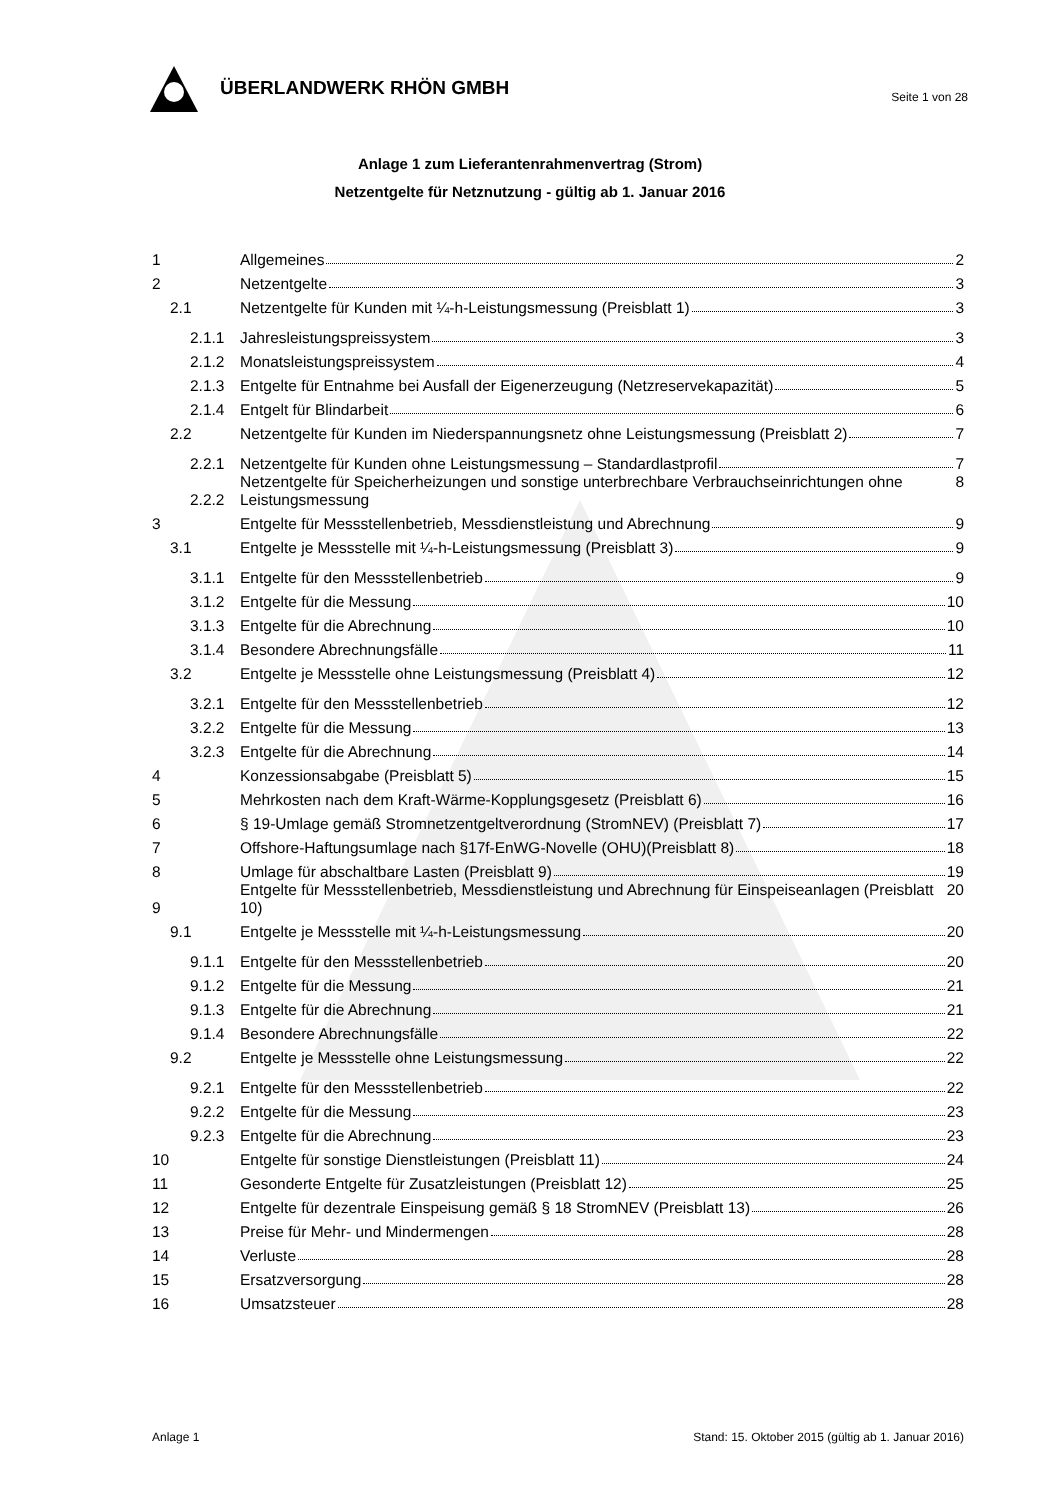ÜBERLANDWERK RHÖN GMBH
Seite 1 von 28
Anlage 1 zum Lieferantenrahmenvertrag (Strom)
Netzentgelte für Netznutzung - gültig ab 1. Januar 2016
1
Allgemeines 2
2
Netzentgelte 3
2.1
Netzentgelte für Kunden mit ¼-h-Leistungsmessung (Preisblatt 1) 3
2.1.1
Jahresleistungspreissystem 3
2.1.2
Monatsleistungspreissystem 4
2.1.3
Entgelte für Entnahme bei Ausfall der Eigenerzeugung (Netzreservekapazität) 5
2.1.4
Entgelt für Blindarbeit 6
2.2
Netzentgelte für Kunden im Niederspannungsnetz ohne Leistungsmessung (Preisblatt 2) 7
2.2.1
Netzentgelte für Kunden ohne Leistungsmessung – Standardlastprofil 7
2.2.2
Netzentgelte für Speicherheizungen und sonstige unterbrechbare Verbrauchseinrichtungen ohne Leistungsmessung 8
3
Entgelte für Messstellenbetrieb, Messdienstleistung und Abrechnung 9
3.1
Entgelte je Messstelle mit ¼-h-Leistungsmessung (Preisblatt 3) 9
3.1.1
Entgelte für den Messstellenbetrieb 9
3.1.2
Entgelte für die Messung 10
3.1.3
Entgelte für die Abrechnung 10
3.1.4
Besondere Abrechnungsfälle 11
3.2
Entgelte je Messstelle ohne Leistungsmessung (Preisblatt 4) 12
3.2.1
Entgelte für den Messstellenbetrieb 12
3.2.2
Entgelte für die Messung 13
3.2.3
Entgelte für die Abrechnung 14
4
Konzessionsabgabe (Preisblatt 5) 15
5
Mehrkosten nach dem Kraft-Wärme-Kopplungsgesetz (Preisblatt 6) 16
6
§ 19-Umlage gemäß Stromnetzentgeltverordnung (StromNEV) (Preisblatt 7) 17
7
Offshore-Haftungsumlage nach §17f-EnWG-Novelle (OHU)(Preisblatt 8) 18
8
Umlage für abschaltbare Lasten (Preisblatt 9) 19
9
Entgelte für Messstellenbetrieb, Messdienstleistung und Abrechnung für Einspeiseanlagen (Preisblatt 10) 20
9.1
Entgelte je Messstelle mit ¼-h-Leistungsmessung 20
9.1.1
Entgelte für den Messstellenbetrieb 20
9.1.2
Entgelte für die Messung 21
9.1.3
Entgelte für die Abrechnung 21
9.1.4
Besondere Abrechnungsfälle 22
9.2
Entgelte je Messstelle ohne Leistungsmessung 22
9.2.1
Entgelte für den Messstellenbetrieb 22
9.2.2
Entgelte für die Messung 23
9.2.3
Entgelte für die Abrechnung 23
10
Entgelte für sonstige Dienstleistungen (Preisblatt 11) 24
11
Gesonderte Entgelte für Zusatzleistungen (Preisblatt 12) 25
12
Entgelte für dezentrale Einspeisung gemäß § 18 StromNEV (Preisblatt 13) 26
13
Preise für Mehr- und Mindermengen 28
14
Verluste 28
15
Ersatzversorgung 28
16
Umsatzsteuer 28
Anlage 1 Stand: 15. Oktober 2015 (gültig ab 1. Januar 2016)